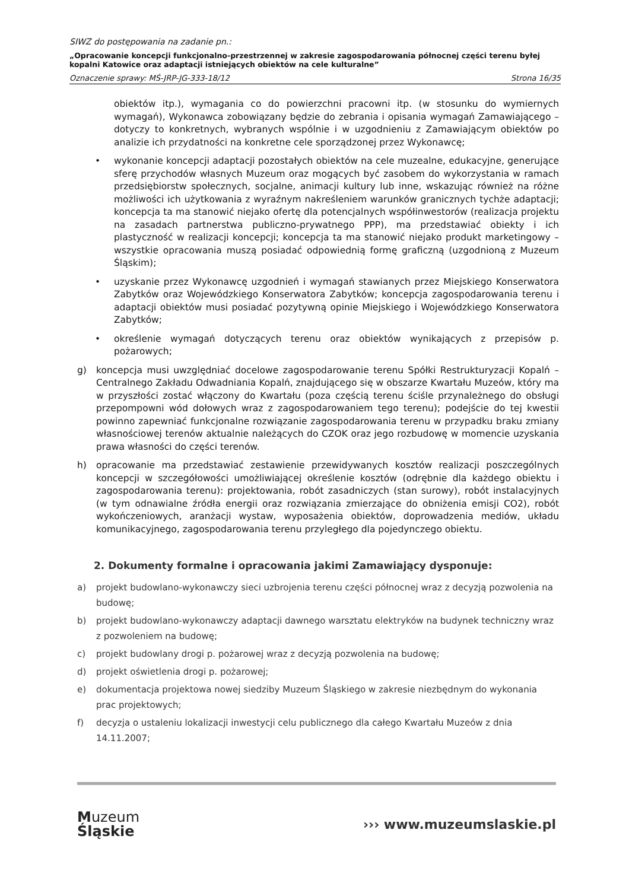SIWZ do postępowania na zadanie pn.:
„Opracowanie koncepcji funkcjonalno-przestrzennej w zakresie zagospodarowania północnej części terenu byłej kopalni Katowice oraz adaptacji istniejących obiektów na cele kulturalne”
Oznaczenie sprawy: MŚ-JRP-JG-333-18/12 Strona 16/35
obiektów itp.), wymagania co do powierzchni pracowni itp. (w stosunku do wymiernych wymagań), Wykonawca zobowiązany będzie do zebrania i opisania wymagań Zamawiającego – dotyczy to konkretnych, wybranych wspólnie i w uzgodnieniu z Zamawiającym obiektów po analizie ich przydatności na konkretne cele sporządzonej przez Wykonawcę;
• wykonanie koncepcji adaptacji pozostałych obiektów na cele muzealne, edukacyjne, generujące sferę przychodów własnych Muzeum oraz mogących być zasobem do wykorzystania w ramach przedsiębiorstw społecznych, socjalne, animacji kultury lub inne, wskazując również na różne możliwości ich użytkowania z wyraźnym nakreśleniem warunków granicznych tychże adaptacji; koncepcja ta ma stanowić niejako ofertę dla potencjalnych współinwestorów (realizacja projektu na zasadach partnerstwa publiczno-prywatnego PPP), ma przedstawiać obiekty i ich plastyczność w realizacji koncepcji; koncepcja ta ma stanowić niejako produkt marketingowy – wszystkie opracowania muszą posiadać odpowiednią formę graficzną (uzgodnioną z Muzeum Śląskim);
• uzyskanie przez Wykonawcę uzgodnień i wymagań stawianych przez Miejskiego Konserwatora Zabytków oraz Wojewódzkiego Konserwatora Zabytków; koncepcja zagospodarowania terenu i adaptacji obiektów musi posiadać pozytywną opinie Miejskiego i Wojewódzkiego Konserwatora Zabytków;
• określenie wymagań dotyczących terenu oraz obiektów wynikających z przepisów p. pożarowych;
g) koncepcja musi uwzględniać docelowe zagospodarowanie terenu Spółki Restrukturyzacji Kopalń – Centralnego Zakładu Odwadniania Kopalń, znajdującego się w obszarze Kwartału Muzeów, który ma w przyszłości zostać włączony do Kwartału (poza częścią terenu ściśle przynależnego do obsługi przepompowni wód dołowych wraz z zagospodarowaniem tego terenu); podejście do tej kwestii powinno zapewniać funkcjonalne rozwiązanie zagospodarowania terenu w przypadku braku zmiany własnościowej terenów aktualnie należących do CZOK oraz jego rozbudowę w momencie uzyskania prawa własności do części terenów.
h) opracowanie ma przedstawiać zestawienie przewidywanych kosztów realizacji poszczególnych koncepcji w szczegółowości umożliwiającej określenie kosztów (odrębnie dla każdego obiektu i zagospodarowania terenu): projektowania, robót zasadniczych (stan surowy), robót instalacyjnych (w tym odnawialne źródła energii oraz rozwiązania zmierzające do obniżenia emisji CO2), robót wykończeniowych, aranżacji wystaw, wyposażenia obiektów, doprowadzenia mediów, układu komunikacyjnego, zagospodarowania terenu przyległego dla pojedynczego obiektu.
2. Dokumenty formalne i opracowania jakimi Zamawiający dysponuje:
a) projekt budowlano-wykonawczy sieci uzbrojenia terenu części północnej wraz z decyzją pozwolenia na budowę;
b) projekt budowlano-wykonawczy adaptacji dawnego warsztatu elektryków na budynek techniczny wraz z pozwoleniem na budowę;
c) projekt budowlany drogi p. pożarowej wraz z decyzją pozwolenia na budowę;
d) projekt oświetlenia drogi p. pożarowej;
e) dokumentacja projektowa nowej siedziby Muzeum Śląskiego w zakresie niezbędnym do wykonania prac projektowych;
f) decyzja o ustaleniu lokalizacji inwestycji celu publicznego dla całego Kwartału Muzeów z dnia 14.11.2007;
Muzeum
Śląskie
››› www.muzeumslaskie.pl